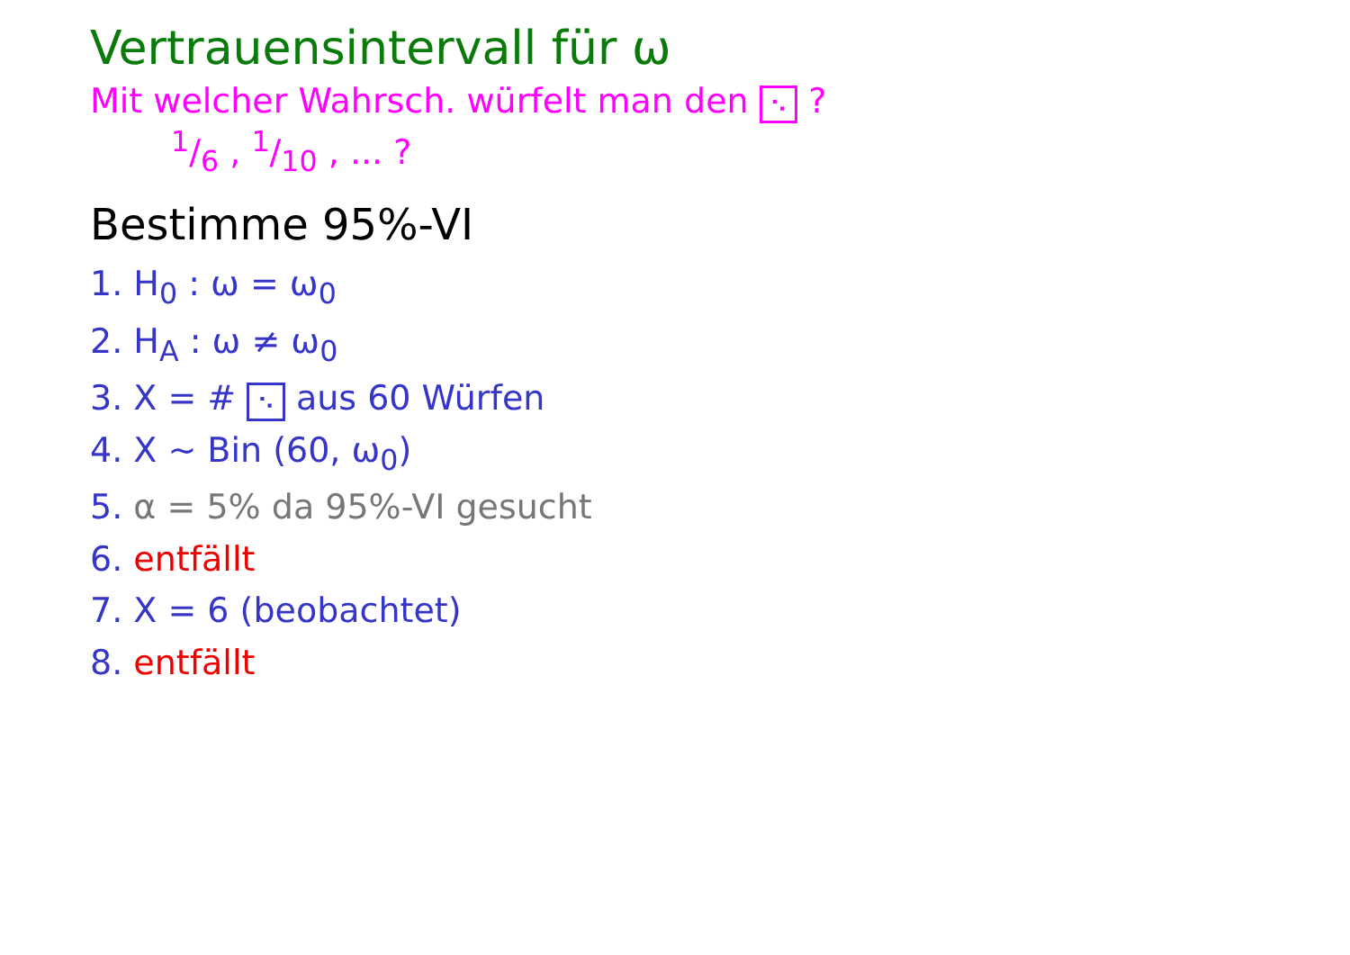Vertrauensintervall für ω
Mit welcher Wahrsch. würfelt man den ⠢ ?
1/6 , 1/10 , ... ?
Bestimme 95%-VI
1. H<sub>0</sub> : ω = ω<sub>0</sub>
2. H<sub>A</sub> : ω ≠ ω<sub>0</sub>
3. X = # ⠢ aus 60 Würfen
4. X ~ Bin (60, ω<sub>0</sub>)
5. α = 5% da 95%-VI gesucht
6. entfällt
7. X = 6 (beobachtet)
8. entfällt